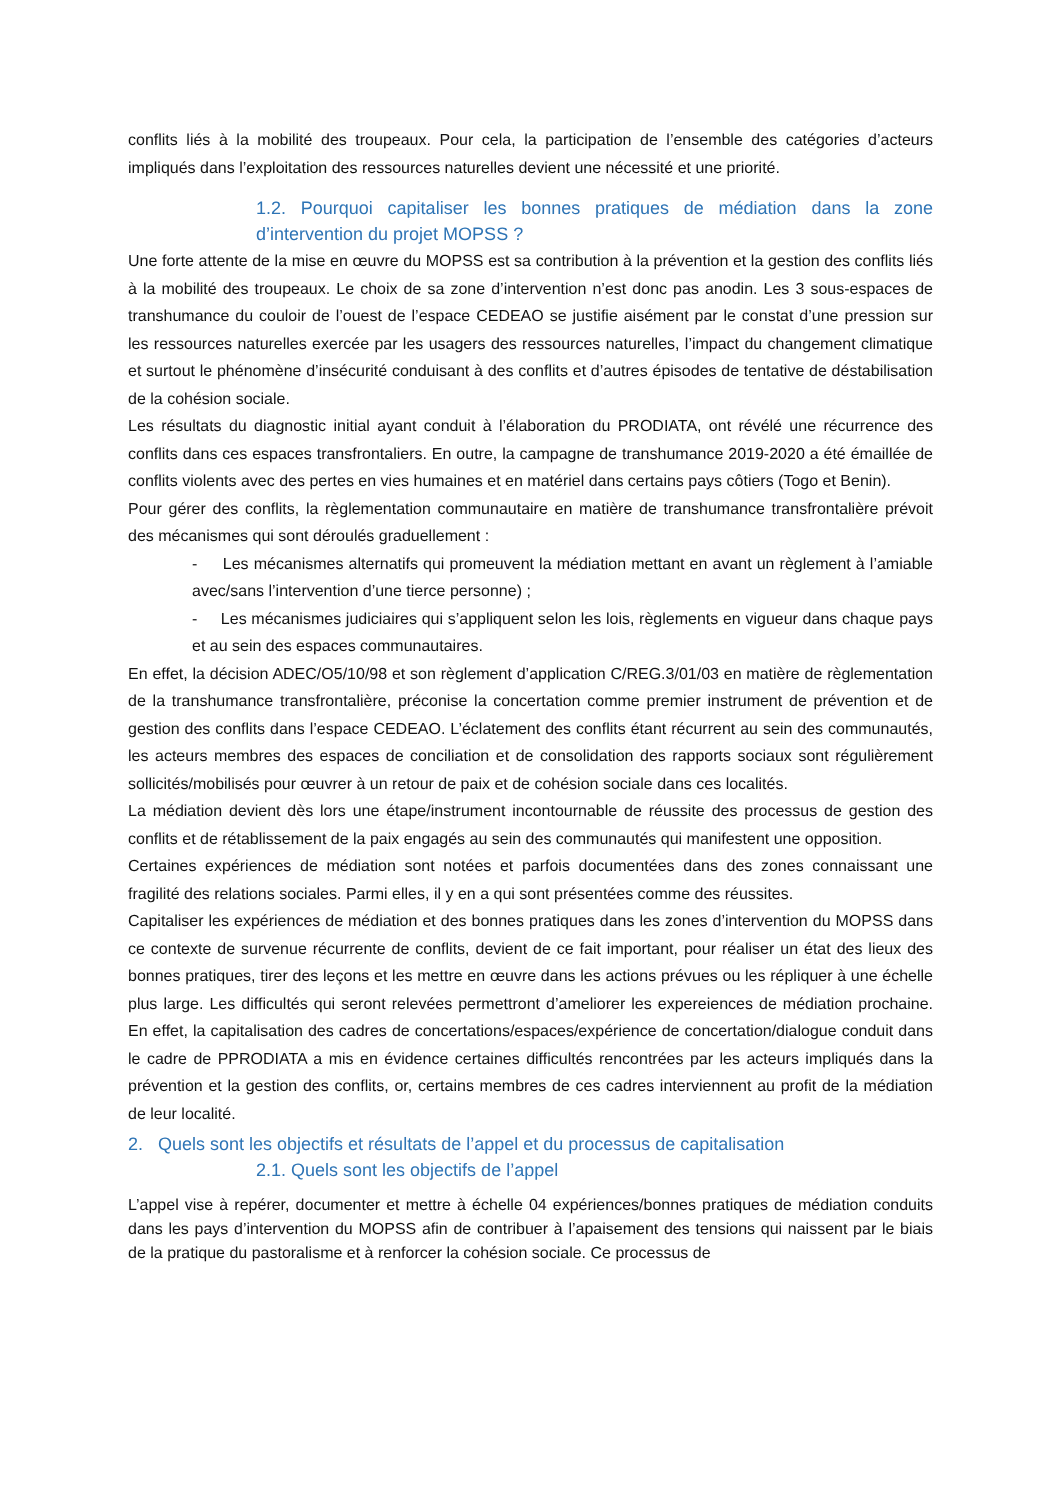conflits liés à la mobilité des troupeaux. Pour cela, la participation de l’ensemble des catégories d’acteurs impliqués dans l’exploitation des ressources naturelles devient une nécessité et une priorité.
1.2. Pourquoi capitaliser les bonnes pratiques de médiation dans la zone d’intervention du projet MOPSS ?
Une forte attente de la mise en œuvre du MOPSS est sa contribution à la prévention et la gestion des conflits liés à la mobilité des troupeaux. Le choix de sa zone d’intervention n’est donc pas anodin. Les 3 sous-espaces de transhumance du couloir de l’ouest de l’espace CEDEAO se justifie aisément par le constat d’une pression sur les ressources naturelles exercée par les usagers des ressources naturelles, l’impact du changement climatique et surtout le phénomène d’insécurité conduisant à des conflits et d’autres épisodes de tentative de déstabilisation de la cohésion sociale.
Les résultats du diagnostic initial ayant conduit à l’élaboration du PRODIATA, ont révélé une récurrence des conflits dans ces espaces transfrontaliers. En outre, la campagne de transhumance 2019-2020 a été émaillée de conflits violents avec des pertes en vies humaines et en matériel dans certains pays côtiers (Togo et Benin).
Pour gérer des conflits, la règlementation communautaire en matière de transhumance transfrontalière prévoit des mécanismes qui sont déroulés graduellement :
- Les mécanismes alternatifs qui promeuvent la médiation mettant en avant un règlement à l’amiable avec/sans l’intervention d’une tierce personne) ;
- Les mécanismes judiciaires qui s’appliquent selon les lois, règlements en vigueur dans chaque pays et au sein des espaces communautaires.
En effet, la décision ADEC/O5/10/98 et son règlement d’application C/REG.3/01/03 en matière de règlementation de la transhumance transfrontalière, préconise la concertation comme premier instrument de prévention et de gestion des conflits dans l’espace CEDEAO. L’éclatement des conflits étant récurrent au sein des communautés, les acteurs membres des espaces de conciliation et de consolidation des rapports sociaux sont régulièrement sollicités/mobilisés pour œuvrer à un retour de paix et de cohésion sociale dans ces localités.
La médiation devient dès lors une étape/instrument incontournable de réussite des processus de gestion des conflits et de rétablissement de la paix engagés au sein des communautés qui manifestent une opposition.
Certaines expériences de médiation sont notées et parfois documentées dans des zones connaissant une fragilité des relations sociales. Parmi elles, il y en a qui sont présentées comme des réussites.
Capitaliser les expériences de médiation et des bonnes pratiques dans les zones d’intervention du MOPSS dans ce contexte de survenue récurrente de conflits, devient de ce fait important, pour réaliser un état des lieux des bonnes pratiques, tirer des leçons et les mettre en œuvre dans les actions prévues ou les répliquer à une échelle plus large. Les difficultés qui seront relevées permettront d’ameliorer les expereiences de médiation prochaine. En effet, la capitalisation des cadres de concertations/espaces/expérience de concertation/dialogue conduit dans le cadre de PPRODIATA a mis en évidence certaines difficultés rencontrées par les acteurs impliqués dans la prévention et la gestion des conflits, or, certains membres de ces cadres interviennent au profit de la médiation de leur localité.
2. Quels sont les objectifs et résultats de l’appel et du processus de capitalisation
2.1. Quels sont les objectifs de l’appel
L’appel vise à repérer, documenter et mettre à échelle 04 expériences/bonnes pratiques de médiation conduits dans les pays d’intervention du MOPSS afin de contribuer à l’apaisement des tensions qui naissent par le biais de la pratique du pastoralisme et à renforcer la cohésion sociale. Ce processus de